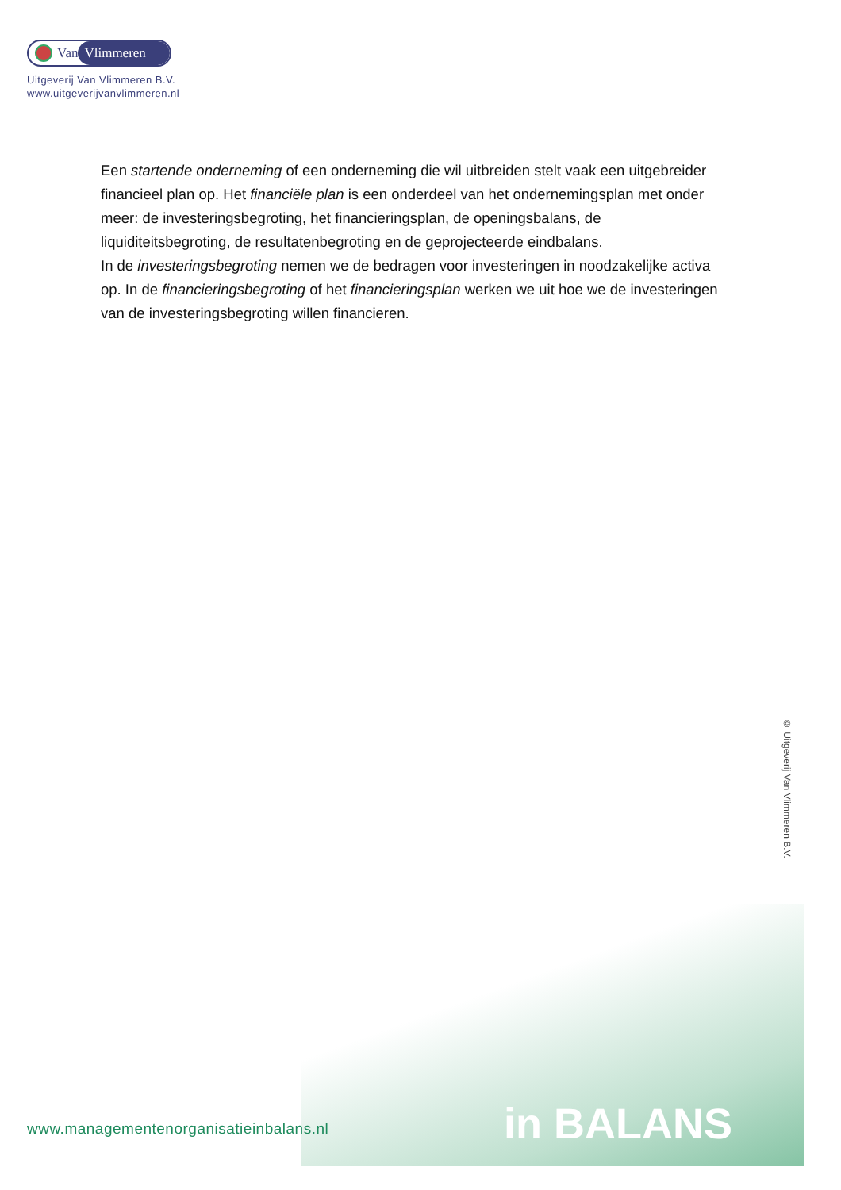Van Vlimmeren
Uitgeverij Van Vlimmeren B.V.
www.uitgeverijvanvlimmeren.nl
Een startende onderneming of een onderneming die wil uitbreiden stelt vaak een uitgebreider financieel plan op. Het financiële plan is een onderdeel van het ondernemingsplan met onder meer: de investeringsbegroting, het financieringsplan, de openingsbalans, de liquiditeitsbegroting, de resultatenbegroting en de geprojecteerde eindbalans.
In de investeringsbegroting nemen we de bedragen voor investeringen in noodzakelijke activa op. In de financieringsbegroting of het financieringsplan werken we uit hoe we de investeringen van de investeringsbegroting willen financieren.
© Uitgeverij Van Vlimmeren B.V.
www.managementenorganisatieinbalans.nl
in BALANS